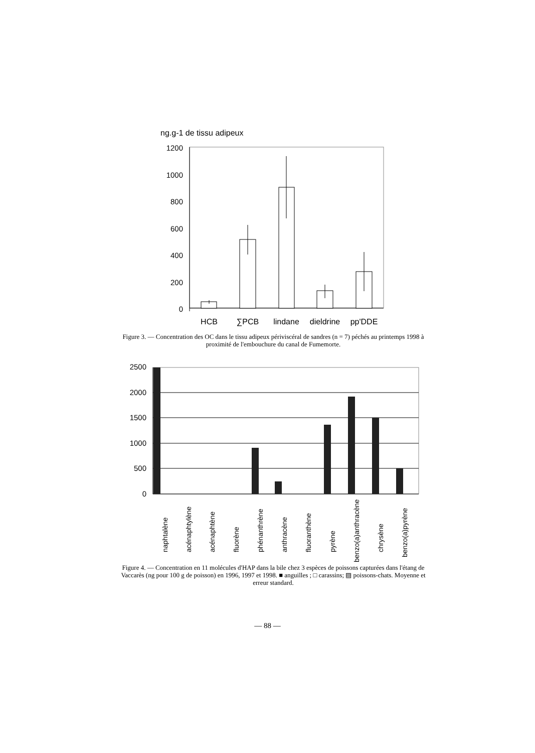ng.g-1 de tissu adipeux
1200
1000
800
600
400
200
0
HCB
∑PCB
lindane
dieldrine
pp'DDE
Figure 3. — Concentration des OC dans le tissu adipeux périviscéral de sandres (n = 7) péchés au printemps 1998 à proximité de l'embouchure du canal de Fumemorte.
2500
2000
1500
1000
500
0
naphtalène
acénaphtylène
acénaphtène
fluorène
phénanthrène
anthracène
fluoranthène
pyrène
benzo(a)anthracène
chrysène
benzo(a)pyrène
Figure 4. — Concentration en 11 molécules d'HAP dans la bile chez 3 espèces de poissons capturées dans l'étang de Vaccarès (ng pour 100 g de poisson) en 1996, 1997 et 1998. ■ anguilles ; □ carassins; ▨ poissons-chats. Moyenne et erreur standard.
— 88 —